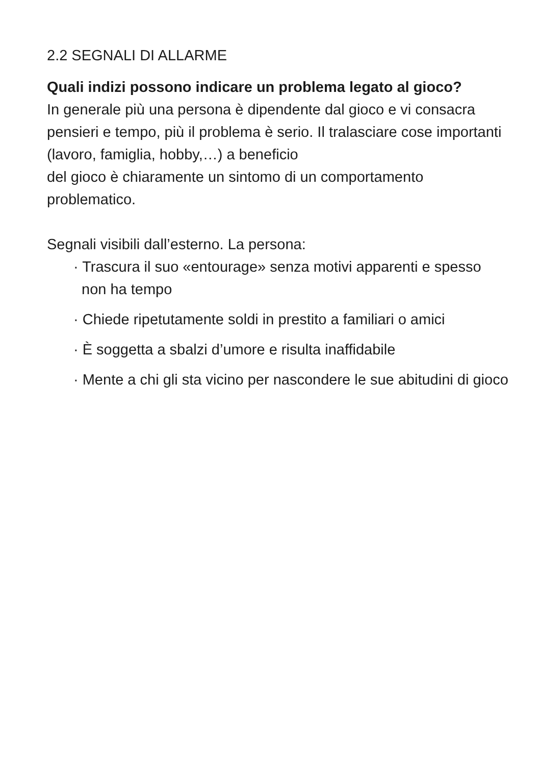2.2 SEGNALI DI ALLARME
Quali indizi possono indicare un problema legato al gioco?
In generale più una persona è dipendente dal gioco e vi consacra pensieri e tempo, più il problema è serio. Il tralasciare cose importanti (lavoro, famiglia, hobby,…) a beneficio
del gioco è chiaramente un sintomo di un comportamento problematico.
Segnali visibili dall’esterno. La persona:
· Trascura il suo «entourage» senza motivi apparenti e spesso non ha tempo
· Chiede ripetutamente soldi in prestito a familiari o amici
· È soggetta a sbalzi d’umore e risulta inaffidabile
· Mente a chi gli sta vicino per nascondere le sue abitudini di gioco